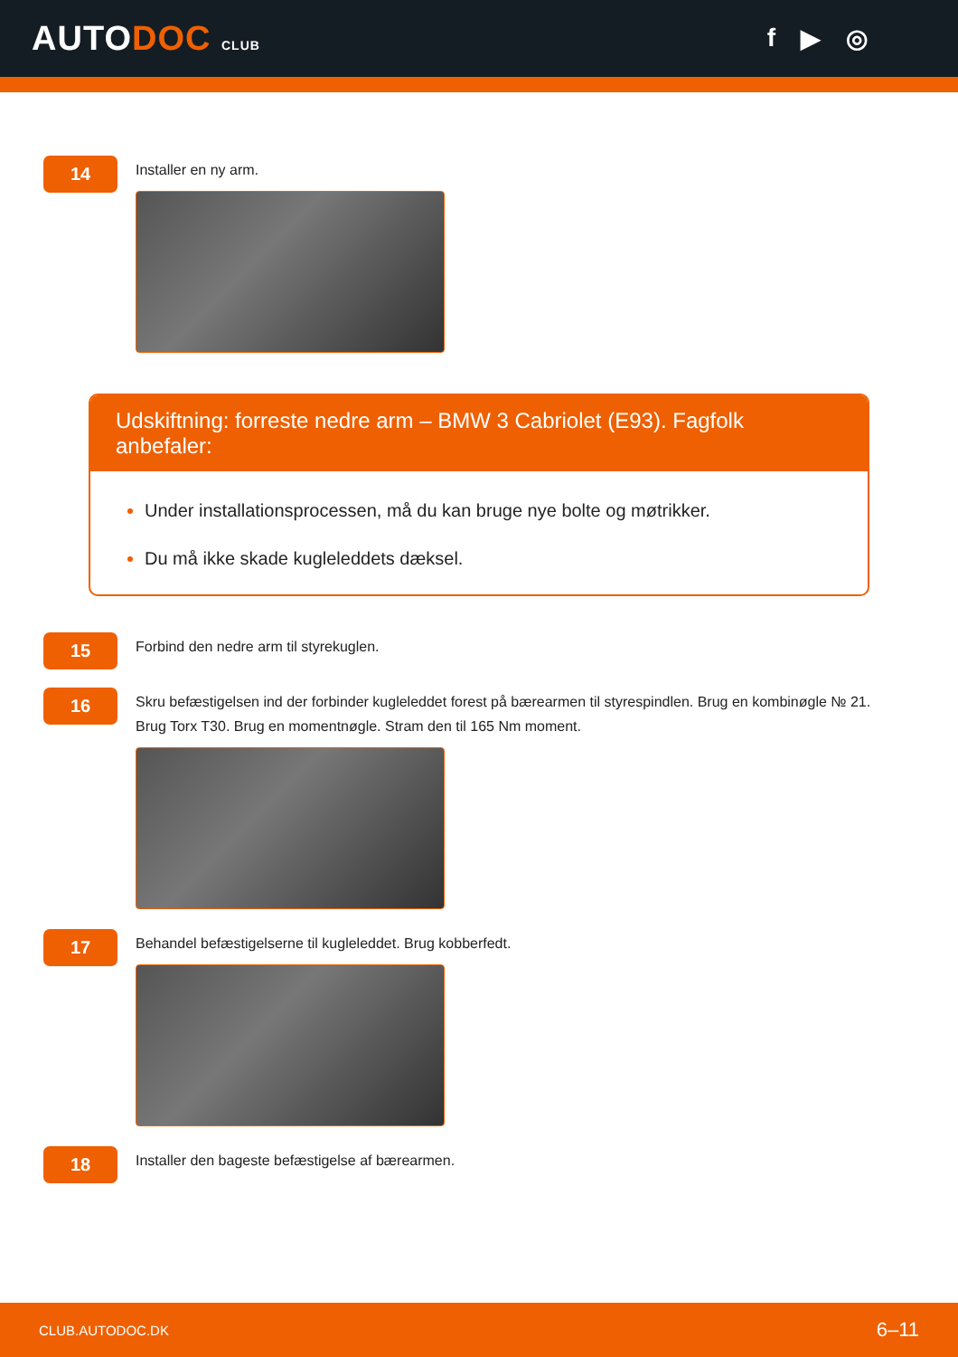AUTODOC CLUB
f ▶ ◎
14
Installer en ny arm.
Udskiftning: forreste nedre arm – BMW 3 Cabriolet (E93). Fagfolk anbefaler:
Under installationsprocessen, må du kan bruge nye bolte og møtrikker.
Du må ikke skade kugleleddets dæksel.
15
Forbind den nedre arm til styrekuglen.
16
Skru befæstigelsen ind der forbinder kugleleddet forest på bærearmen til styrespindlen. Brug en kombinøgle № 21. Brug Torx T30. Brug en momentnøgle. Stram den til 165 Nm moment.
17
Behandel befæstigelserne til kugleleddet. Brug kobberfedt.
18
Installer den bageste befæstigelse af bærearmen.
CLUB.AUTODOC.DK 6–11